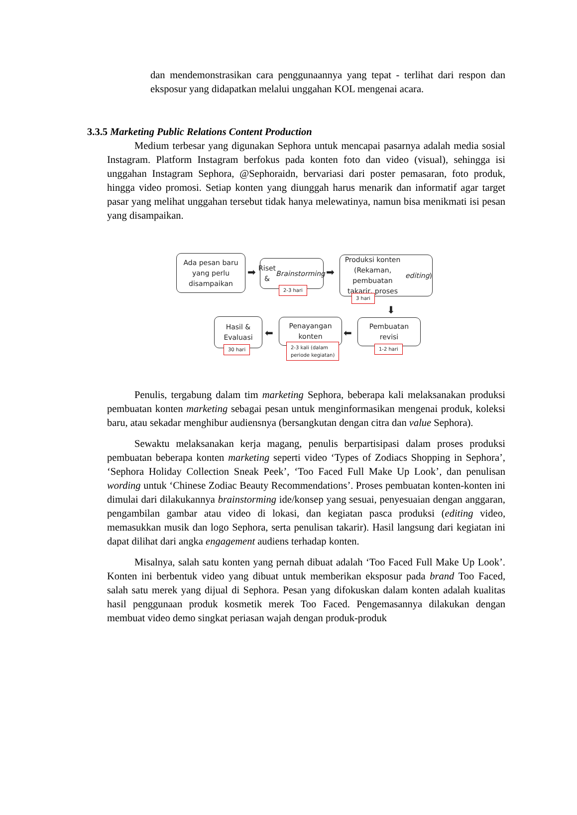dan mendemonstrasikan cara penggunaannya yang tepat - terlihat dari respon dan eksposur yang didapatkan melalui unggahan KOL mengenai acara.
3.3.5 Marketing Public Relations Content Production
Medium terbesar yang digunakan Sephora untuk mencapai pasarnya adalah media sosial Instagram. Platform Instagram berfokus pada konten foto dan video (visual), sehingga isi unggahan Instagram Sephora, @Sephoraidn, bervariasi dari poster pemasaran, foto produk, hingga video promosi. Setiap konten yang diunggah harus menarik dan informatif agar target pasar yang melihat unggahan tersebut tidak hanya melewatinya, namun bisa menikmati isi pesan yang disampaikan.
Ada pesan baru
yang perlu
disampaikan
➡
Riset &
Brainstorming
2-3 hari
➡
Produksi konten
(Rekaman, pembuatan
takarir, proses editing)
3 hari
⬇
Hasil &
Evaluasi
30 hari
⬅
Penayangan
konten
2-3 kali (dalam
periode kegiatan)
⬅
Pembuatan
revisi
1-2 hari
Penulis, tergabung dalam tim marketing Sephora, beberapa kali melaksanakan produksi pembuatan konten marketing sebagai pesan untuk menginformasikan mengenai produk, koleksi baru, atau sekadar menghibur audiensnya (bersangkutan dengan citra dan value Sephora).
Sewaktu melaksanakan kerja magang, penulis berpartisipasi dalam proses produksi pembuatan beberapa konten marketing seperti video ‘Types of Zodiacs Shopping in Sephora’, ‘Sephora Holiday Collection Sneak Peek’, ‘Too Faced Full Make Up Look’, dan penulisan wording untuk ‘Chinese Zodiac Beauty Recommendations’. Proses pembuatan konten-konten ini dimulai dari dilakukannya brainstorming ide/konsep yang sesuai, penyesuaian dengan anggaran, pengambilan gambar atau video di lokasi, dan kegiatan pasca produksi (editing video, memasukkan musik dan logo Sephora, serta penulisan takarir). Hasil langsung dari kegiatan ini dapat dilihat dari angka engagement audiens terhadap konten.
Misalnya, salah satu konten yang pernah dibuat adalah ‘Too Faced Full Make Up Look’. Konten ini berbentuk video yang dibuat untuk memberikan eksposur pada brand Too Faced, salah satu merek yang dijual di Sephora. Pesan yang difokuskan dalam konten adalah kualitas hasil penggunaan produk kosmetik merek Too Faced. Pengemasannya dilakukan dengan membuat video demo singkat periasan wajah dengan produk-produk